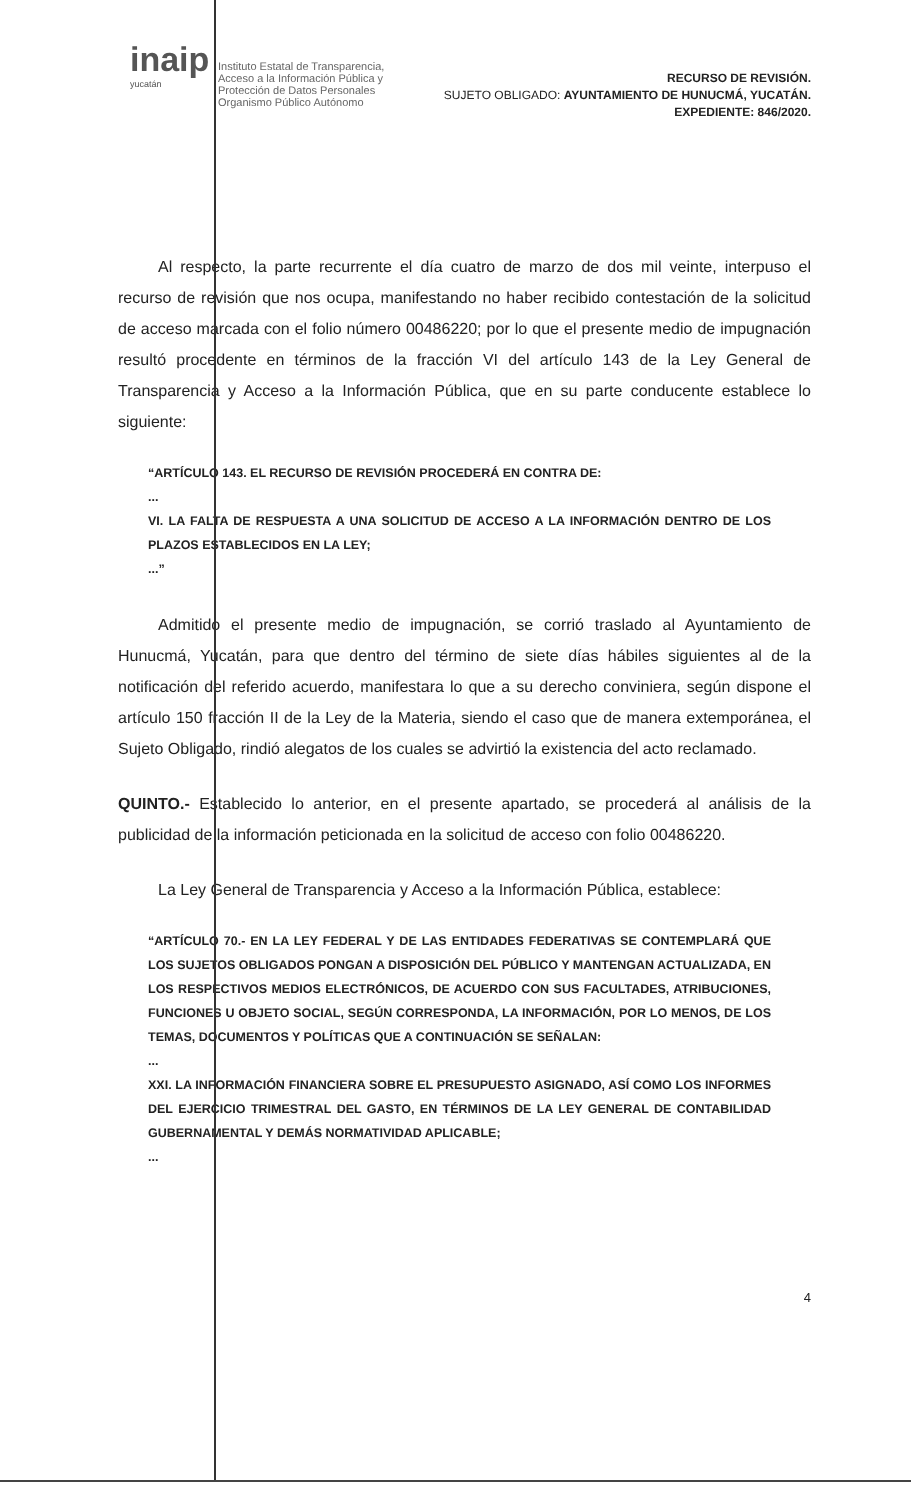inaip
yucatán
Instituto Estatal de Transparencia, Acceso a la Información Pública y Protección de Datos Personales
Organismo Público Autónomo
RECURSO DE REVISIÓN.
SUJETO OBLIGADO: AYUNTAMIENTO DE HUNUCMÁ, YUCATÁN.
EXPEDIENTE: 846/2020.
Al respecto, la parte recurrente el día cuatro de marzo de dos mil veinte, interpuso el recurso de revisión que nos ocupa, manifestando no haber recibido contestación de la solicitud de acceso marcada con el folio número 00486220; por lo que el presente medio de impugnación resultó procedente en términos de la fracción VI del artículo 143 de la Ley General de Transparencia y Acceso a la Información Pública, que en su parte conducente establece lo siguiente:
“ARTÍCULO 143. EL RECURSO DE REVISIÓN PROCEDERÁ EN CONTRA DE:
...
VI. LA FALTA DE RESPUESTA A UNA SOLICITUD DE ACCESO A LA INFORMACIÓN DENTRO DE LOS PLAZOS ESTABLECIDOS EN LA LEY;
...”
Admitido el presente medio de impugnación, se corrió traslado al Ayuntamiento de Hunucmá, Yucatán, para que dentro del término de siete días hábiles siguientes al de la notificación del referido acuerdo, manifestara lo que a su derecho conviniera, según dispone el artículo 150 fracción II de la Ley de la Materia, siendo el caso que de manera extemporánea, el Sujeto Obligado, rindió alegatos de los cuales se advirtió la existencia del acto reclamado.
QUINTO.- Establecido lo anterior, en el presente apartado, se procederá al análisis de la publicidad de la información peticionada en la solicitud de acceso con folio 00486220.
La Ley General de Transparencia y Acceso a la Información Pública, establece:
“ARTÍCULO 70.- EN LA LEY FEDERAL Y DE LAS ENTIDADES FEDERATIVAS SE CONTEMPLARÁ QUE LOS SUJETOS OBLIGADOS PONGAN A DISPOSICIÓN DEL PÚBLICO Y MANTENGAN ACTUALIZADA, EN LOS RESPECTIVOS MEDIOS ELECTRÓNICOS, DE ACUERDO CON SUS FACULTADES, ATRIBUCIONES, FUNCIONES U OBJETO SOCIAL, SEGÚN CORRESPONDA, LA INFORMACIÓN, POR LO MENOS, DE LOS TEMAS, DOCUMENTOS Y POLÍTICAS QUE A CONTINUACIÓN SE SEÑALAN:
...
XXI. LA INFORMACIÓN FINANCIERA SOBRE EL PRESUPUESTO ASIGNADO, ASÍ COMO LOS INFORMES DEL EJERCICIO TRIMESTRAL DEL GASTO, EN TÉRMINOS DE LA LEY GENERAL DE CONTABILIDAD GUBERNAMENTAL Y DEMÁS NORMATIVIDAD APLICABLE;
...
4